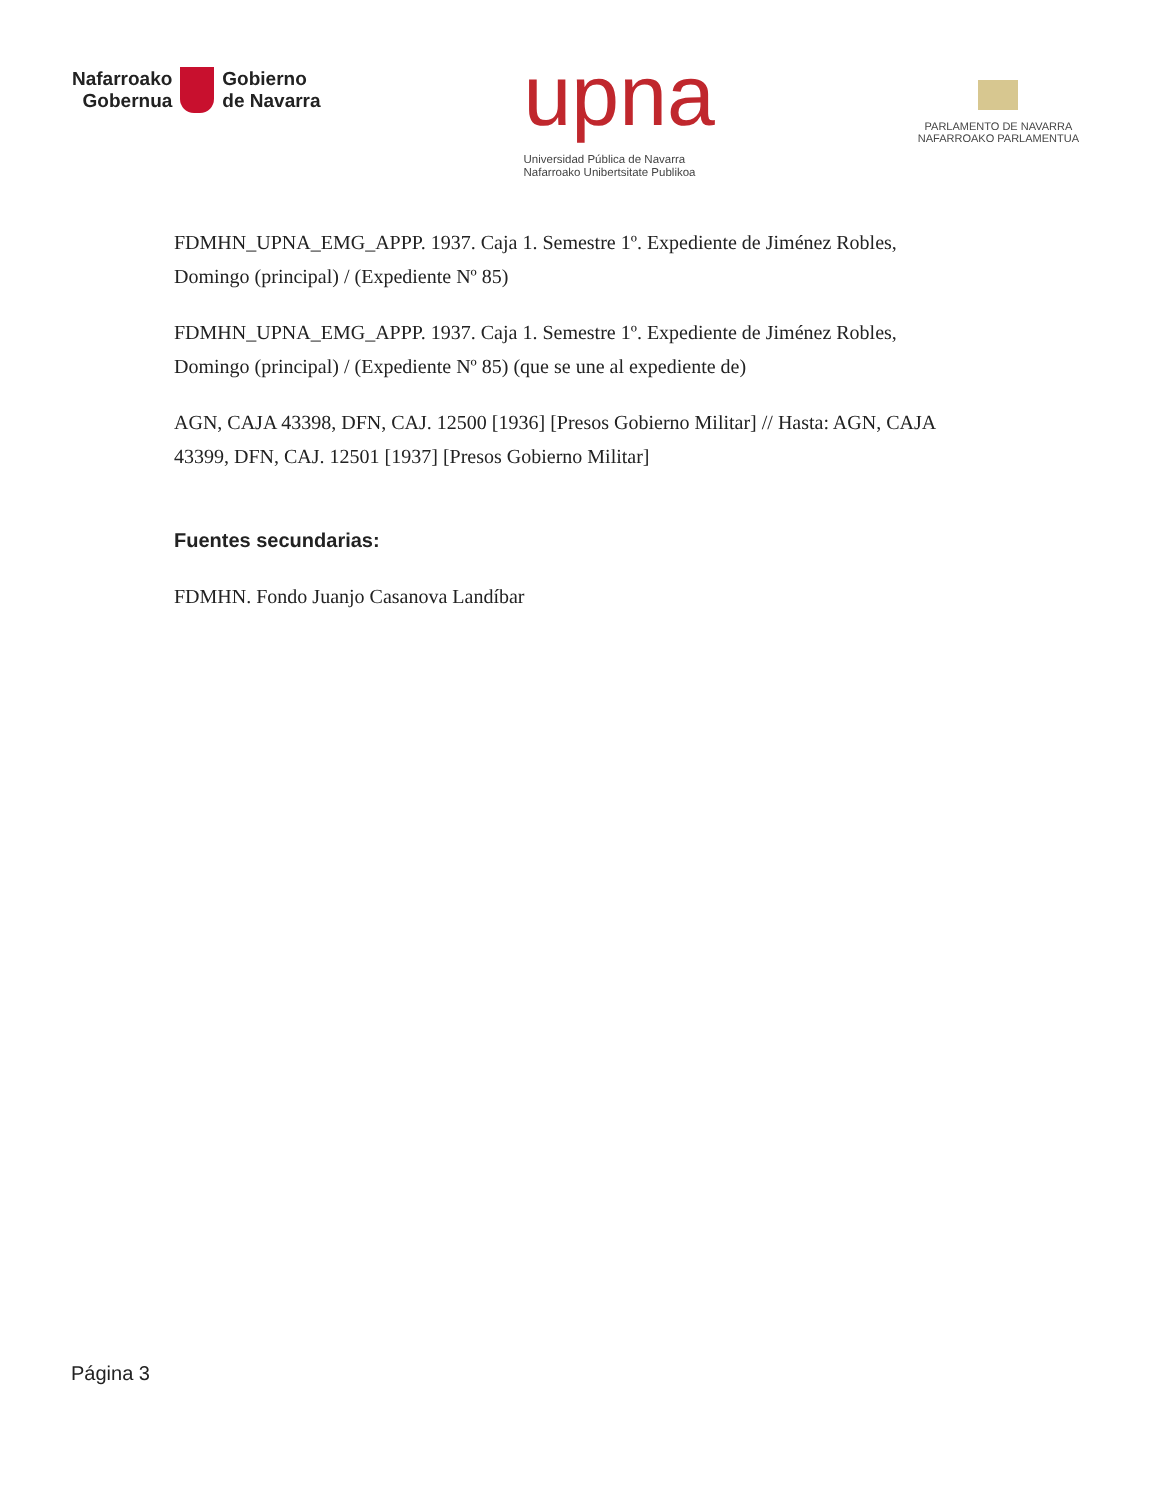Nafarroako
Gobernua
Gobierno
de Navarra
upna
Universidad Pública de Navarra
Nafarroako Unibertsitate Publikoa
PARLAMENTO DE NAVARRA
NAFARROAKO PARLAMENTUA
FDMHN_UPNA_EMG_APPP. 1937. Caja 1. Semestre 1º. Expediente de Jiménez Robles, Domingo (principal) / (Expediente Nº 85)
FDMHN_UPNA_EMG_APPP. 1937. Caja 1. Semestre 1º. Expediente de Jiménez Robles, Domingo (principal) / (Expediente Nº 85) (que se une al expediente de)
AGN, CAJA 43398, DFN, CAJ. 12500 [1936] [Presos Gobierno Militar] // Hasta: AGN, CAJA 43399, DFN, CAJ. 12501 [1937] [Presos Gobierno Militar]
Fuentes secundarias:
FDMHN. Fondo Juanjo Casanova Landíbar
Página 3